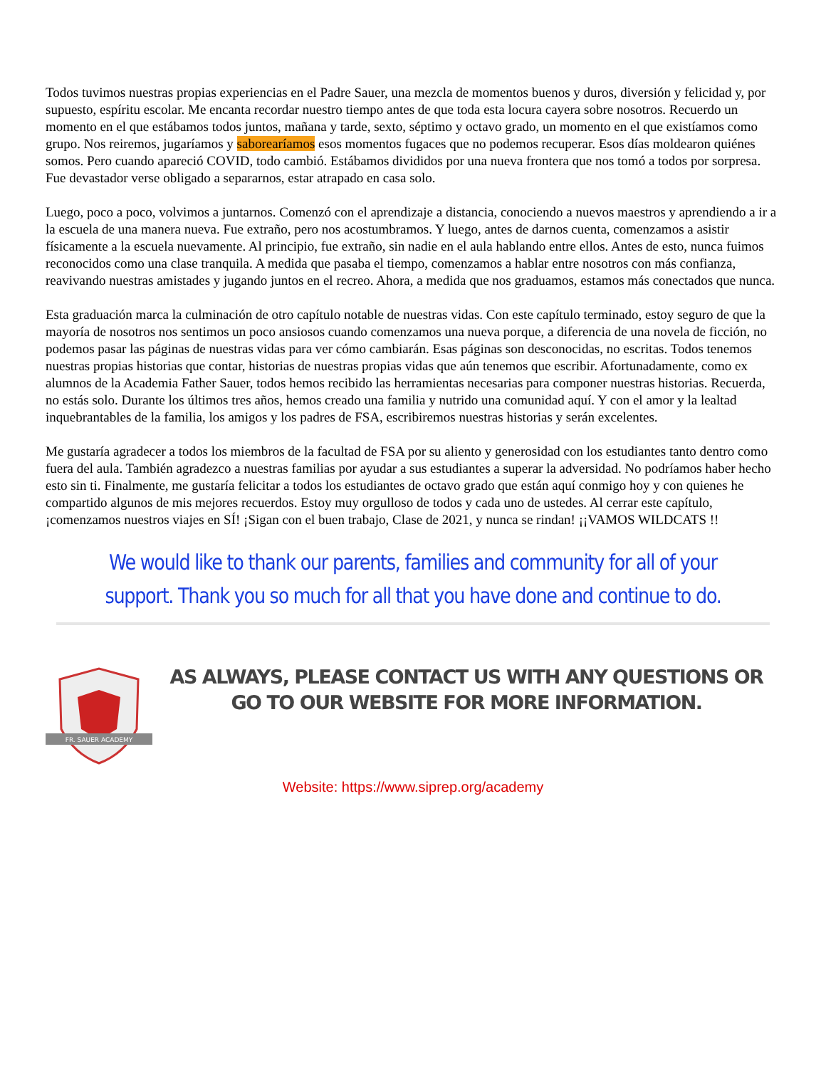Todos tuvimos nuestras propias experiencias en el Padre Sauer, una mezcla de momentos buenos y duros, diversión y felicidad y, por supuesto, espíritu escolar. Me encanta recordar nuestro tiempo antes de que toda esta locura cayera sobre nosotros. Recuerdo un momento en el que estábamos todos juntos, mañana y tarde, sexto, séptimo y octavo grado, un momento en el que existíamos como grupo. Nos reiremos, jugaríamos y saborearíamos esos momentos fugaces que no podemos recuperar. Esos días moldearon quiénes somos. Pero cuando apareció COVID, todo cambió. Estábamos divididos por una nueva frontera que nos tomó a todos por sorpresa. Fue devastador verse obligado a separarnos, estar atrapado en casa solo.
Luego, poco a poco, volvimos a juntarnos. Comenzó con el aprendizaje a distancia, conociendo a nuevos maestros y aprendiendo a ir a la escuela de una manera nueva. Fue extraño, pero nos acostumbramos. Y luego, antes de darnos cuenta, comenzamos a asistir físicamente a la escuela nuevamente. Al principio, fue extraño, sin nadie en el aula hablando entre ellos. Antes de esto, nunca fuimos reconocidos como una clase tranquila. A medida que pasaba el tiempo, comenzamos a hablar entre nosotros con más confianza, reavivando nuestras amistades y jugando juntos en el recreo. Ahora, a medida que nos graduamos, estamos más conectados que nunca.
Esta graduación marca la culminación de otro capítulo notable de nuestras vidas. Con este capítulo terminado, estoy seguro de que la mayoría de nosotros nos sentimos un poco ansiosos cuando comenzamos una nueva porque, a diferencia de una novela de ficción, no podemos pasar las páginas de nuestras vidas para ver cómo cambiarán. Esas páginas son desconocidas, no escritas. Todos tenemos nuestras propias historias que contar, historias de nuestras propias vidas que aún tenemos que escribir. Afortunadamente, como ex alumnos de la Academia Father Sauer, todos hemos recibido las herramientas necesarias para componer nuestras historias. Recuerda, no estás solo. Durante los últimos tres años, hemos creado una familia y nutrido una comunidad aquí. Y con el amor y la lealtad inquebrantables de la familia, los amigos y los padres de FSA, escribiremos nuestras historias y serán excelentes.
Me gustaría agradecer a todos los miembros de la facultad de FSA por su aliento y generosidad con los estudiantes tanto dentro como fuera del aula. También agradezco a nuestras familias por ayudar a sus estudiantes a superar la adversidad. No podríamos haber hecho esto sin ti. Finalmente, me gustaría felicitar a todos los estudiantes de octavo grado que están aquí conmigo hoy y con quienes he compartido algunos de mis mejores recuerdos. Estoy muy orgulloso de todos y cada uno de ustedes. Al cerrar este capítulo, ¡comenzamos nuestros viajes en SÍ! ¡Sigan con el buen trabajo, Clase de 2021, y nunca se rindan! ¡¡VAMOS WILDCATS !!
We would like to thank our parents, families and community for all of your support. Thank you so much for all that you have done and continue to do.
FR. SAUER ACADEMY
AS ALWAYS, PLEASE CONTACT US WITH ANY QUESTIONS OR GO TO OUR WEBSITE FOR MORE INFORMATION.
Website: https://www.siprep.org/academy